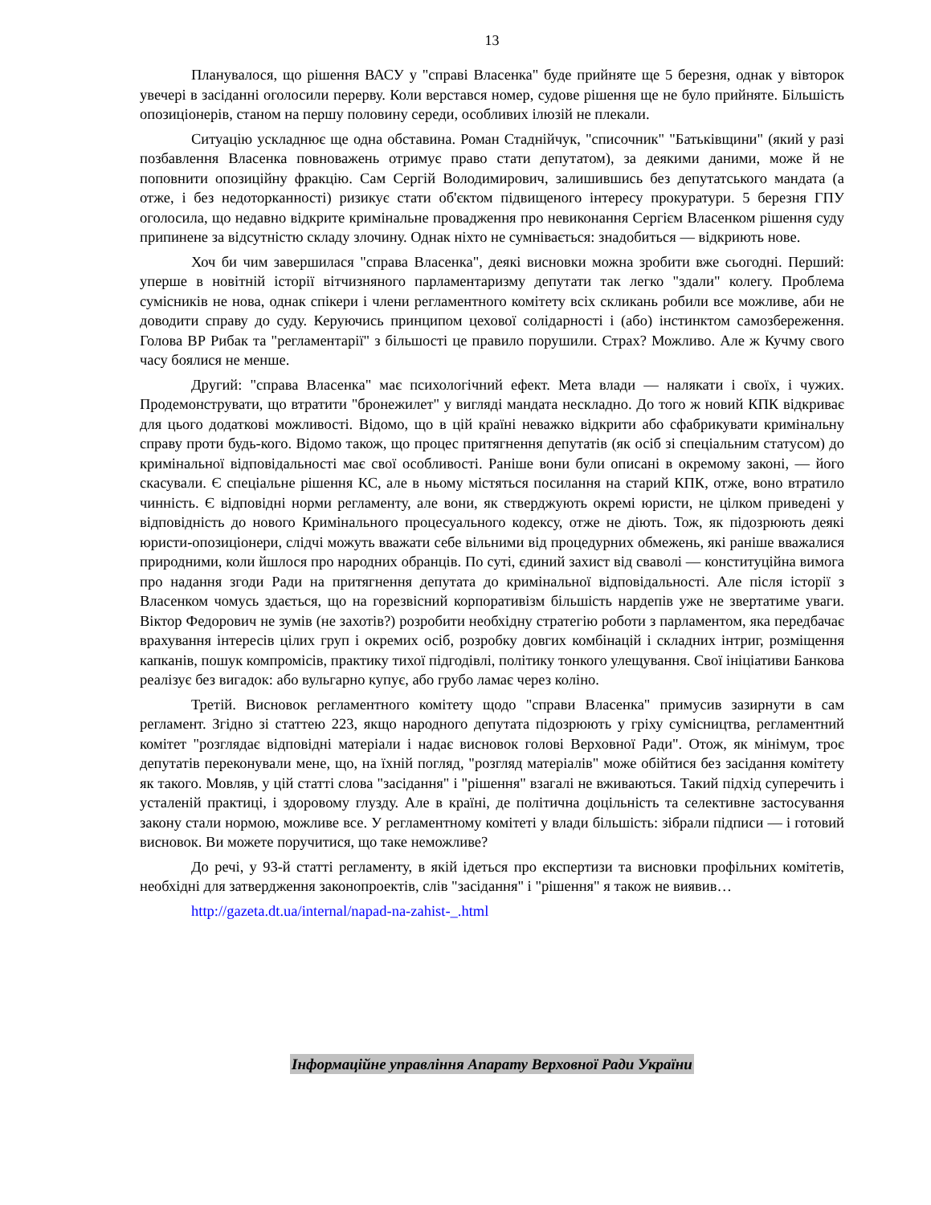13
Планувалося, що рішення ВАСУ у "справі Власенка" буде прийняте ще 5 березня, однак у вівторок увечері в засіданні оголосили перерву. Коли верстався номер, судове рішення ще не було прийняте. Більшість опозиціонерів, станом на першу половину середи, особливих ілюзій не плекали.
Ситуацію ускладнює ще одна обставина. Роман Стаднійчук, "списочник" "Батьківщини" (який у разі позбавлення Власенка повноважень отримує право стати депутатом), за деякими даними, може й не поповнити опозиційну фракцію. Сам Сергій Володимирович, залишившись без депутатського мандата (а отже, і без недоторканності) ризикує стати об'єктом підвищеного інтересу прокуратури. 5 березня ГПУ оголосила, що недавно відкрите кримінальне провадження про невиконання Сергієм Власенком рішення суду припинене за відсутністю складу злочину. Однак ніхто не сумнівається: знадобиться — відкриють нове.
Хоч би чим завершилася "справа Власенка", деякі висновки можна зробити вже сьогодні. Перший: уперше в новітній історії вітчизняного парламентаризму депутати так легко "здали" колегу. Проблема сумісників не нова, однак спікери і члени регламентного комітету всіх скликань робили все можливе, аби не доводити справу до суду. Керуючись принципом цехової солідарності і (або) інстинктом самозбереження. Голова ВР Рибак та "регламентарії" з більшості це правило порушили. Страх? Можливо. Але ж Кучму свого часу боялися не менше.
Другий: "справа Власенка" має психологічний ефект. Мета влади — налякати і своїх, і чужих. Продемонструвати, що втратити "бронежилет" у вигляді мандата нескладно. До того ж новий КПК відкриває для цього додаткові можливості. Відомо, що в цій країні неважко відкрити або сфабрикувати кримінальну справу проти будь-кого. Відомо також, що процес притягнення депутатів (як осіб зі спеціальним статусом) до кримінальної відповідальності має свої особливості. Раніше вони були описані в окремому законі, — його скасували. Є спеціальне рішення КС, але в ньому містяться посилання на старий КПК, отже, воно втратило чинність. Є відповідні норми регламенту, але вони, як стверджують окремі юристи, не цілком приведені у відповідність до нового Кримінального процесуального кодексу, отже не діють. Тож, як підозрюють деякі юристи-опозиціонери, слідчі можуть вважати себе вільними від процедурних обмежень, які раніше вважалися природними, коли йшлося про народних обранців. По суті, єдиний захист від сваволі — конституційна вимога про надання згоди Ради на притягнення депутата до кримінальної відповідальності. Але після історії з Власенком чомусь здається, що на горезвісний корпоративізм більшість нардепів уже не звертатиме уваги. Віктор Федорович не зумів (не захотів?) розробити необхідну стратегію роботи з парламентом, яка передбачає врахування інтересів цілих груп і окремих осіб, розробку довгих комбінацій і складних інтриг, розміщення капканів, пошук компромісів, практику тихої підгодівлі, політику тонкого улещування. Свої ініціативи Банкова реалізує без вигадок: або вульгарно купує, або грубо ламає через коліно.
Третій. Висновок регламентного комітету щодо "справи Власенка" примусив зазирнути в сам регламент. Згідно зі статтею 223, якщо народного депутата підозрюють у гріху сумісництва, регламентний комітет "розглядає відповідні матеріали і надає висновок голові Верховної Ради". Отож, як мінімум, троє депутатів переконували мене, що, на їхній погляд, "розгляд матеріалів" може обійтися без засідання комітету як такого. Мовляв, у цій статті слова "засідання" і "рішення" взагалі не вживаються. Такий підхід суперечить і усталеній практиці, і здоровому глузду. Але в країні, де політична доцільність та селективне застосування закону стали нормою, можливе все. У регламентному комітеті у влади більшість: зібрали підписи — і готовий висновок. Ви можете поручитися, що таке неможливе?
До речі, у 93-й статті регламенту, в якій ідеться про експертизи та висновки профільних комітетів, необхідні для затвердження законопроектів, слів "засідання" і "рішення" я також не виявив…
http://gazeta.dt.ua/internal/napad-na-zahist-_.html
Інформаційне управління Апарату Верховної Ради України